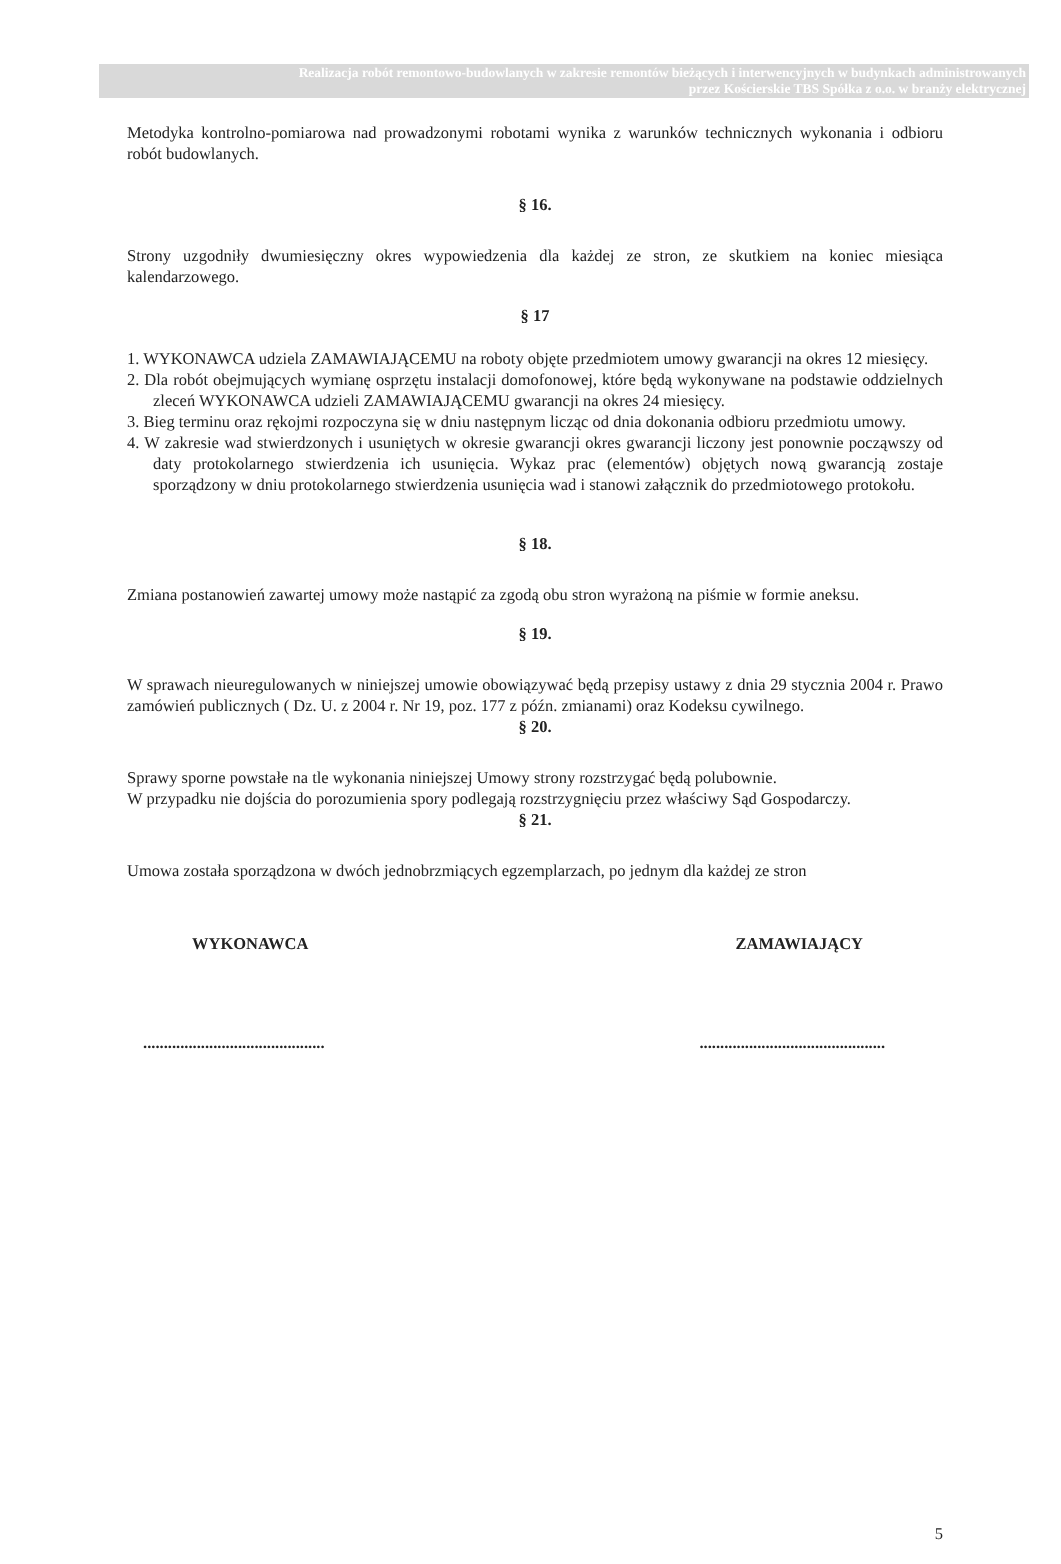Realizacja robót remontowo-budowlanych w zakresie remontów bieżących i interwencyjnych w budynkach administrowanych
przez Kościerskie TBS Spółka z o.o. w branży elektrycznej
Metodyka kontrolno-pomiarowa nad prowadzonymi robotami wynika z warunków technicznych wykonania i odbioru robót budowlanych.
§ 16.
Strony uzgodniły dwumiesięczny okres wypowiedzenia dla każdej ze stron, ze skutkiem na koniec miesiąca kalendarzowego.
§ 17
1. WYKONAWCA udziela ZAMAWIAJĄCEMU na roboty objęte przedmiotem umowy gwarancji na okres 12 miesięcy.
2. Dla robót obejmujących wymianę osprzętu instalacji domofonowej, które będą wykonywane na podstawie oddzielnych zleceń WYKONAWCA udzieli ZAMAWIAJĄCEMU gwarancji na okres 24 miesięcy.
3. Bieg terminu oraz rękojmi rozpoczyna się w dniu następnym licząc od dnia dokonania odbioru przedmiotu umowy.
4. W zakresie wad stwierdzonych i usuniętych w okresie gwarancji okres gwarancji liczony jest ponownie począwszy od daty protokolarnego stwierdzenia ich usunięcia. Wykaz prac (elementów) objętych nową gwarancją zostaje sporządzony w dniu protokolarnego stwierdzenia usunięcia wad i stanowi załącznik do przedmiotowego protokołu.
§ 18.
Zmiana postanowień zawartej umowy może nastąpić za zgodą obu stron wyrażoną na piśmie w formie aneksu.
§ 19.
W sprawach nieuregulowanych w niniejszej umowie obowiązywać będą przepisy ustawy z dnia 29 stycznia 2004 r. Prawo zamówień publicznych ( Dz. U. z 2004 r. Nr 19, poz. 177 z późn. zmianami) oraz Kodeksu cywilnego.
§ 20.
Sprawy sporne powstałe na tle wykonania niniejszej Umowy strony rozstrzygać będą polubownie.
W przypadku nie dojścia do porozumienia spory podlegają rozstrzygnięciu przez właściwy Sąd Gospodarczy.
§ 21.
Umowa została sporządzona w dwóch jednobrzmiących egzemplarzach, po jednym dla każdej ze stron
WYKONAWCA ZAMAWIAJĄCY
............................................ .............................................
5